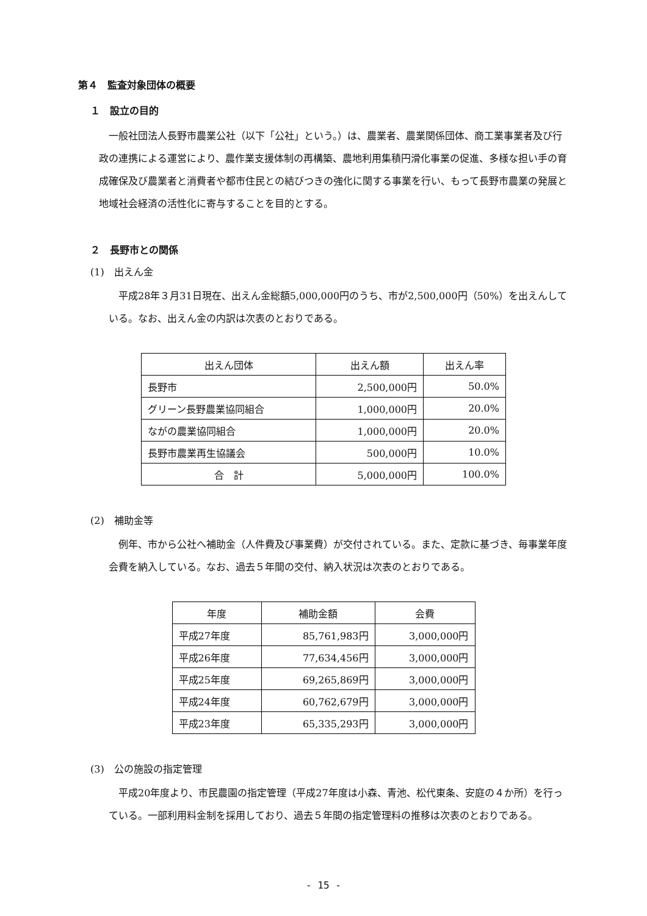第４　監査対象団体の概要
１　設立の目的
一般社団法人長野市農業公社（以下「公社」という。）は、農業者、農業関係団体、商工業事業者及び行政の連携による運営により、農作業支援体制の再構築、農地利用集積円滑化事業の促進、多様な担い手の育成確保及び農業者と消費者や都市住民との結びつきの強化に関する事業を行い、もって長野市農業の発展と地域社会経済の活性化に寄与することを目的とする。
２　長野市との関係
(1)　出えん金
平成28年３月31日現在、出えん金総額5,000,000円のうち、市が2,500,000円（50%）を出えんしている。なお、出えん金の内訳は次表のとおりである。
| 出えん団体 | 出えん額 | 出えん率 |
| --- | --- | --- |
| 長野市 | 2,500,000円 | 50.0% |
| グリーン長野農業協同組合 | 1,000,000円 | 20.0% |
| ながの農業協同組合 | 1,000,000円 | 20.0% |
| 長野市農業再生協議会 | 500,000円 | 10.0% |
| 合 計 | 5,000,000円 | 100.0% |
(2)　補助金等
例年、市から公社へ補助金（人件費及び事業費）が交付されている。また、定款に基づき、毎事業年度会費を納入している。なお、過去５年間の交付、納入状況は次表のとおりである。
| 年度 | 補助金額 | 会費 |
| --- | --- | --- |
| 平成27年度 | 85,761,983円 | 3,000,000円 |
| 平成26年度 | 77,634,456円 | 3,000,000円 |
| 平成25年度 | 69,265,869円 | 3,000,000円 |
| 平成24年度 | 60,762,679円 | 3,000,000円 |
| 平成23年度 | 65,335,293円 | 3,000,000円 |
(3)　公の施設の指定管理
平成20年度より、市民農園の指定管理（平成27年度は小森、青池、松代東条、安庭の４か所）を行っている。一部利用料金制を採用しており、過去５年間の指定管理料の推移は次表のとおりである。
- 15 -